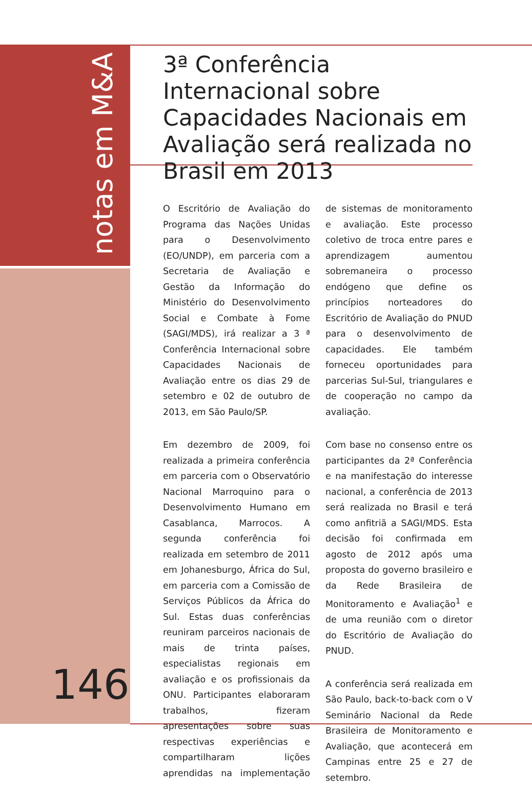notas em M&A
3ª Conferência Internacional sobre Capacidades Nacionais em Avaliação será realizada no Brasil em 2013
O Escritório de Avaliação do Programa das Nações Unidas para o Desenvolvimento (EO/UNDP), em parceria com a Secretaria de Avaliação e Gestão da Informação do Ministério do Desenvolvimento Social e Combate à Fome (SAGI/MDS), irá realizar a 3 ª Conferência Internacional sobre Capacidades Nacionais de Avaliação entre os dias 29 de setembro e 02 de outubro de 2013, em São Paulo/SP.
Em dezembro de 2009, foi realizada a primeira conferência em parceria com o Observatório Nacional Marroquino para o Desenvolvimento Humano em Casablanca, Marrocos. A segunda conferência foi realizada em setembro de 2011 em Johanesburgo, África do Sul, em parceria com a Comissão de Serviços Públicos da África do Sul. Estas duas conferências reuniram parceiros nacionais de mais de trinta países, especialistas regionais em avaliação e os profissionais da ONU. Participantes elaboraram trabalhos, fizeram apresentações sobre suas respectivas experiências e compartilharam lições aprendidas na implementação de sistemas de monitoramento e avaliação. Este processo coletivo de troca entre pares e aprendizagem aumentou sobremaneira o processo endógeno que define os princípios norteadores do Escritório de Avaliação do PNUD para o desenvolvimento de capacidades. Ele também forneceu oportunidades para parcerias Sul-Sul, triangulares e de cooperação no campo da avaliação.
Com base no consenso entre os participantes da 2ª Conferência e na manifestação do interesse nacional, a conferência de 2013 será realizada no Brasil e terá como anfitriã a SAGI/MDS. Esta decisão foi confirmada em agosto de 2012 após uma proposta do governo brasileiro e da Rede Brasileira de Monitoramento e Avaliação<sup>1</sup> e de uma reunião com o diretor do Escritório de Avaliação do PNUD.
A conferência será realizada em São Paulo, back-to-back com o V Seminário Nacional da Rede Brasileira de Monitoramento e Avaliação, que acontecerá em Campinas entre 25 e 27 de setembro.
146